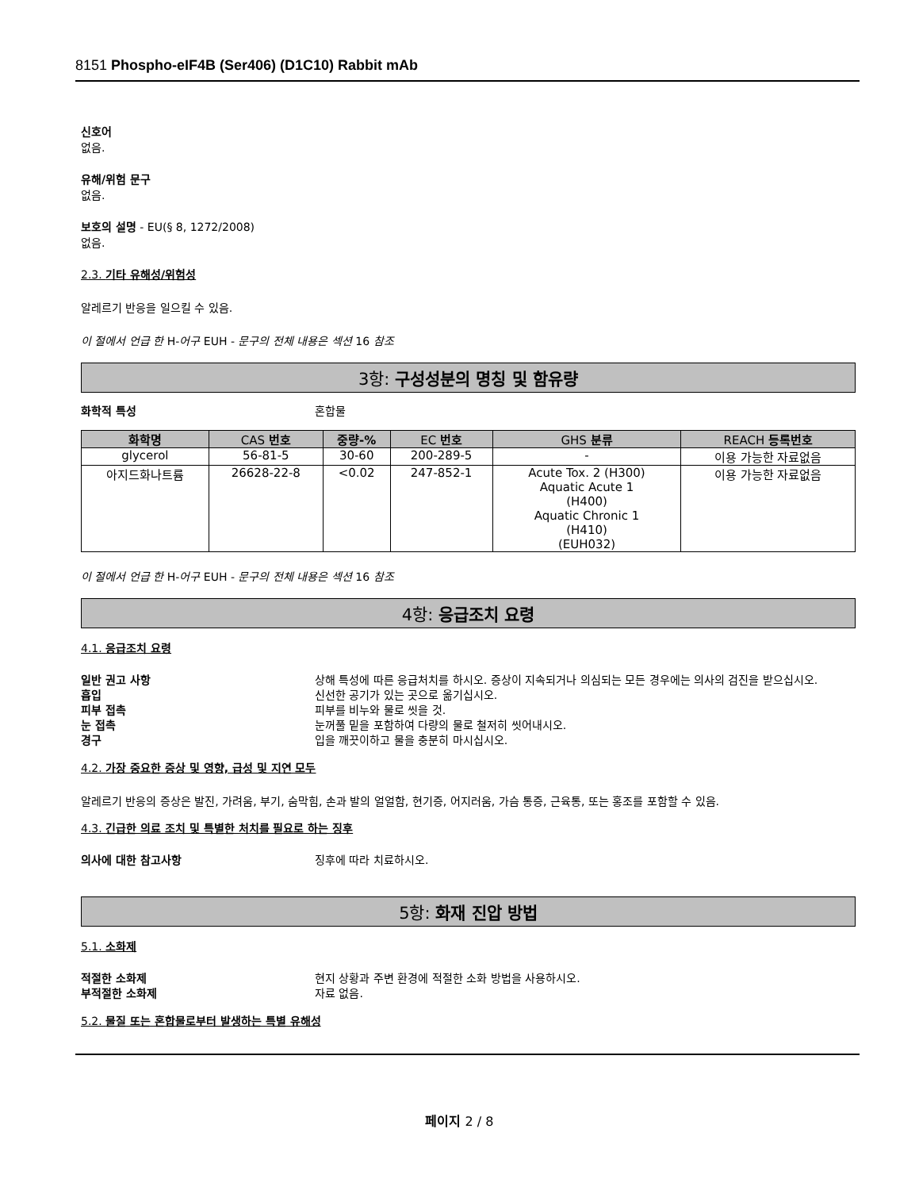8151 Phospho-eIF4B (Ser406) (D1C10) Rabbit mAb
신호어
없음.
유해/위험 문구
없음.
보호의 설명 - EU(§ 8, 1272/2008)
없음.
2.3. 기타 유해성/위험성
알레르기 반응을 일으킬 수 있음.
이 절에서 언급 한 H-어구 EUH - 문구의 전체 내용은 섹션 16 참조
3항: 구성성분의 명칭 및 함유량
화학적 특성 혼합물
| 화학명 | CAS 번호 | 중량-% | EC 번호 | GHS 분류 | REACH 등록번호 |
| --- | --- | --- | --- | --- | --- |
| glycerol | 56-81-5 | 30-60 | 200-289-5 | - | 이용 가능한 자료없음 |
| 아지드화나트륨 | 26628-22-8 | <0.02 | 247-852-1 | Acute Tox. 2 (H300) Aquatic Acute 1 (H400) Aquatic Chronic 1 (H410) (EUH032) | 이용 가능한 자료없음 |
이 절에서 언급 한 H-어구 EUH - 문구의 전체 내용은 섹션 16 참조
4항: 응급조치 요령
4.1. 응급조치 요령
일반 권고 사항 상해 특성에 따른 응급처치를 하시오. 증상이 지속되거나 의심되는 모든 경우에는 의사의 검진을 받으십시오.
흡입 신선한 공기가 있는 곳으로 옮기십시오.
피부 접촉 피부를 비누와 물로 씻을 것.
눈 접촉 눈꺼풀 밑을 포함하여 다량의 물로 철저히 씻어내시오.
경구 입을 깨끗이하고 물을 충분히 마시십시오.
4.2. 가장 중요한 증상 및 영향, 급성 및 지연 모두
알레르기 반응의 증상은 발진, 가려움, 부기, 숨막힘, 손과 발의 얼얼함, 현기증, 어지러움, 가슴 통증, 근육통, 또는 홍조를 포함할 수 있음.
4.3. 긴급한 의료 조치 및 특별한 처치를 필요로 하는 징후
의사에 대한 참고사항 징후에 따라 치료하시오.
5항: 화재 진압 방법
5.1. 소화제
적절한 소화제 현지 상황과 주변 환경에 적절한 소화 방법을 사용하시오.
부적절한 소화제 자료 없음.
5.2. 물질 또는 혼합물로부터 발생하는 특별 유해성
페이지 2 / 8